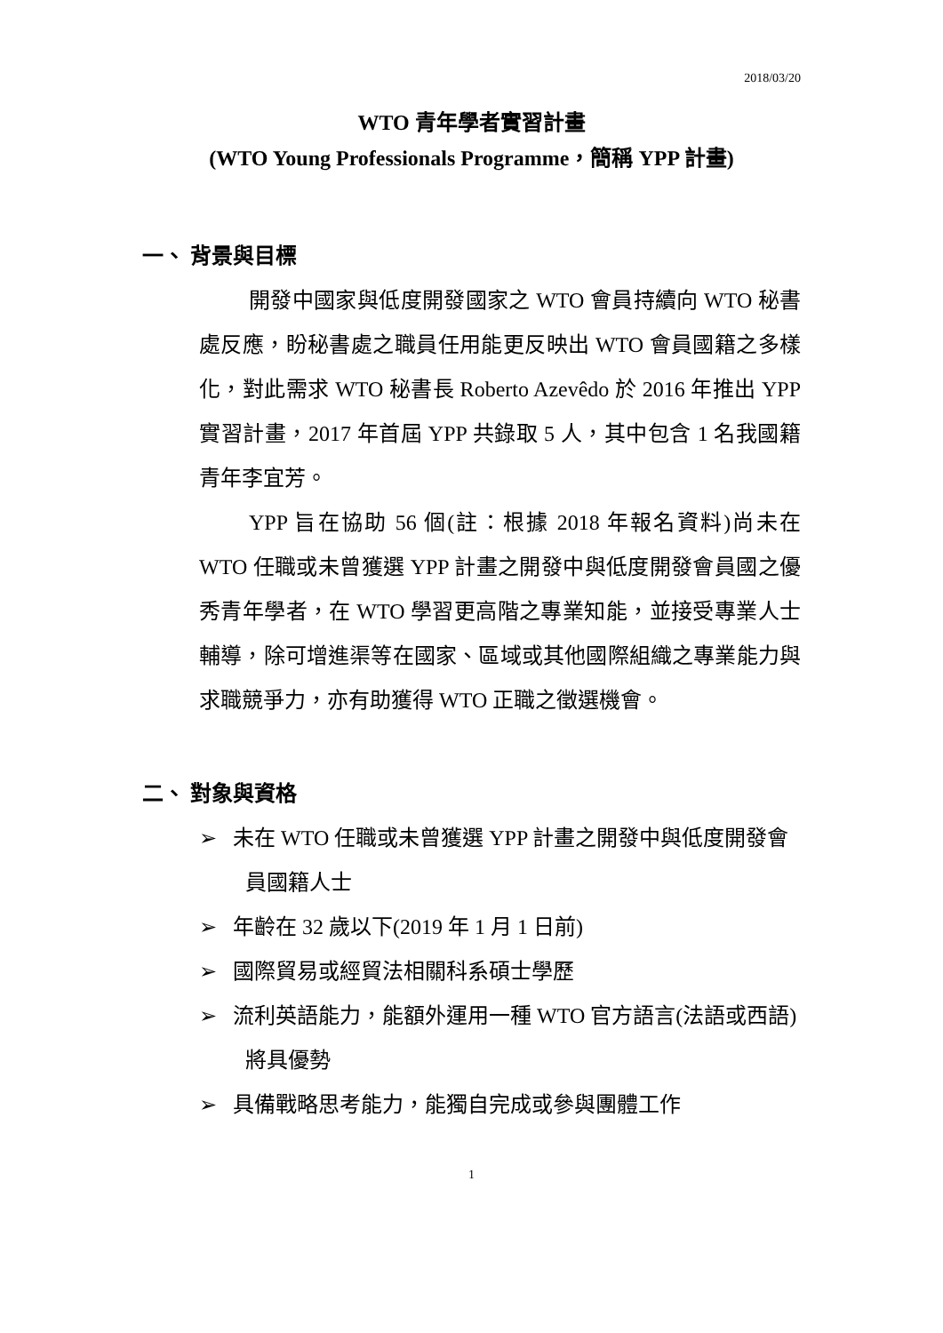2018/03/20
WTO 青年學者實習計畫
(WTO Young Professionals Programme，簡稱 YPP 計畫)
一、 背景與目標
開發中國家與低度開發國家之 WTO 會員持續向 WTO 秘書處反應，盼秘書處之職員任用能更反映出 WTO 會員國籍之多樣化，對此需求 WTO 秘書長 Roberto Azevêdo 於 2016 年推出 YPP 實習計畫，2017 年首屆 YPP 共錄取 5 人，其中包含 1 名我國籍青年李宜芳。
YPP 旨在協助 56 個(註：根據 2018 年報名資料)尚未在 WTO 任職或未曾獲選 YPP 計畫之開發中與低度開發會員國之優秀青年學者，在 WTO 學習更高階之專業知能，並接受專業人士輔導，除可增進渠等在國家、區域或其他國際組織之專業能力與求職競爭力，亦有助獲得 WTO 正職之徵選機會。
二、 對象與資格
➢ 未在 WTO 任職或未曾獲選 YPP 計畫之開發中與低度開發會員國籍人士
➢ 年齡在 32 歲以下(2019 年 1 月 1 日前)
➢ 國際貿易或經貿法相關科系碩士學歷
➢ 流利英語能力，能額外運用一種 WTO 官方語言(法語或西語)將具優勢
➢ 具備戰略思考能力，能獨自完成或參與團體工作
1